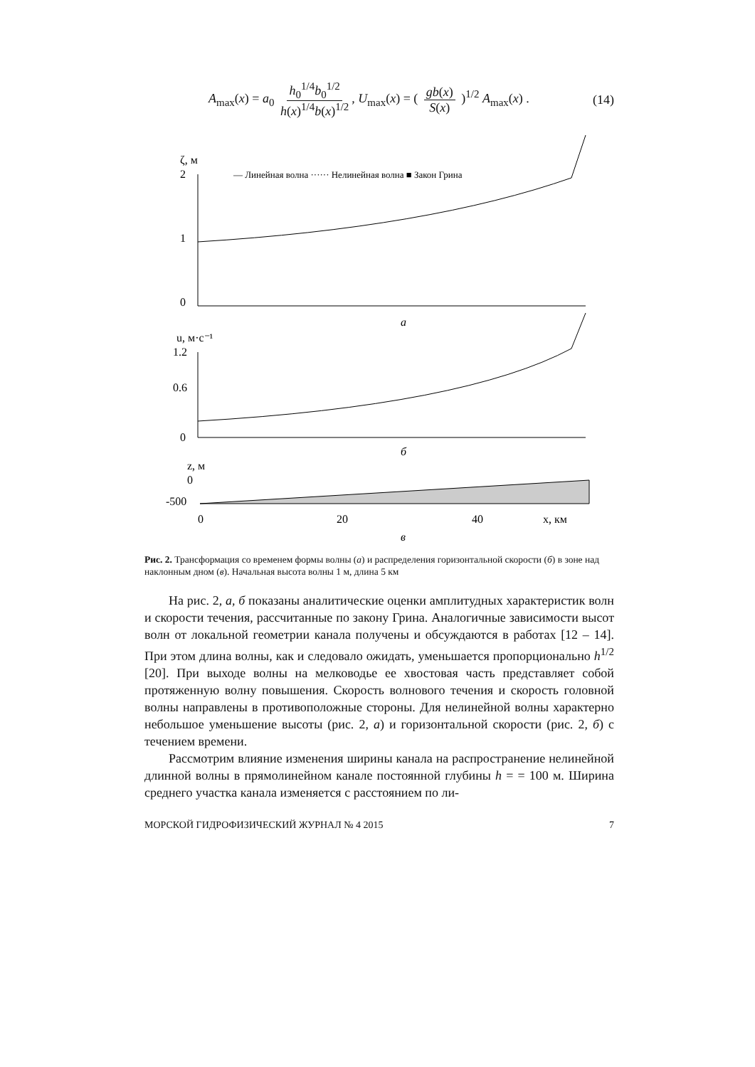A<sub>max</sub>(x) = a<sub>0</sub> h<sub>0</sub><sup>1/4</sup>b<sub>0</sub><sup>1/2</sup> h(x)<sup>1/4</sup>b(x)<sup>1/2</sup>, U<sub>max</sub>(x) = ( gb(x) S(x) )<sup>1/2</sup> A<sub>max</sub>(x) . (14)
ζ, м
2
1
0
— Линейная волна ······ Нелинейная волна ■ Закон Грина
а
u, м·с⁻¹
1.2
0.6
0
б
z, м
0
-500
0
20
40
x, км
в
Рис. 2. Трансформация со временем формы волны (а) и распределения горизонтальной скорости (б) в зоне над наклонным дном (в). Начальная высота волны 1 м, длина 5 км
На рис. 2, а, б показаны аналитические оценки амплитудных характеристик волн и скорости течения, рассчитанные по закону Грина. Аналогичные зависимости высот волн от локальной геометрии канала получены и обсуждаются в работах [12 – 14]. При этом длина волны, как и следовало ожидать, уменьшается пропорционально h<sup>1/2</sup> [20]. При выходе волны на мелководье ее хвостовая часть представляет собой протяженную волну повышения. Скорость волнового течения и скорость головной волны направлены в противоположные стороны. Для нелинейной волны характерно небольшое уменьшение высоты (рис. 2, а) и горизонтальной скорости (рис. 2, б) с течением времени.
Рассмотрим влияние изменения ширины канала на распространение нелинейной длинной волны в прямолинейном канале постоянной глубины h = = 100 м. Ширина среднего участка канала изменяется с расстоянием по ли-
МОРСКОЙ ГИДРОФИЗИЧЕСКИЙ ЖУРНАЛ № 4 2015 7